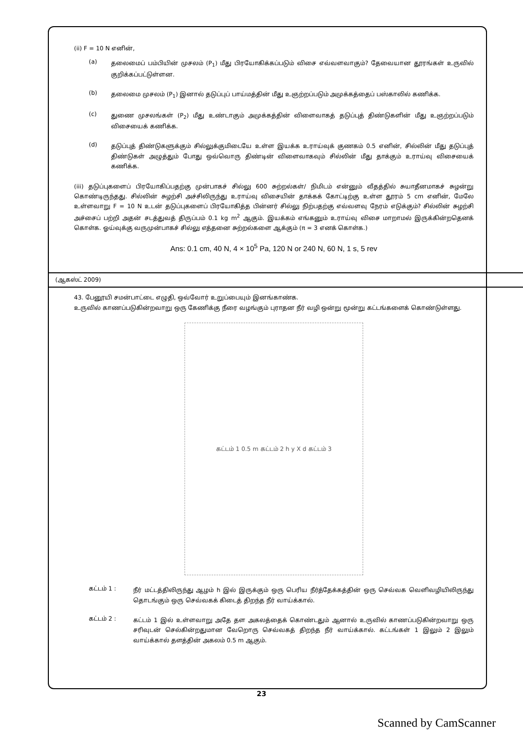(ii) F = 10 N எனின்,
(a)
தலைமைப் பம்பியின் முசலம் (P<sub>1</sub>) மீது பிரயோகிக்கப்படும் விசை எவ்வளவாகும்? தேவையான தூரங்கள் உருவில் குறிக்கப்பட்டுள்ளன.
(b)
தலைமை முசலம் (P<sub>1</sub>) இனால் தடுப்புப் பாய்மத்தின் மீது உஞற்றப்படும் அமுக்கத்தைப் பஸ்காலில் கணிக்க.
(c)
துணை முசலங்கள் (P<sub>2</sub>) மீது உண்டாகும் அமுக்கத்தின் விளைவாகத் தடுப்புத் திண்டுகளின் மீது உஞற்றப்படும் விசையைக் கணிக்க.
(d)
தடுப்புத் திண்டுகளுக்கும் சில்லுக்குமிடையே உள்ள இயக்க உராய்வுக் குணகம் 0.5 எனின், சில்லின் மீது தடுப்புத் திண்டுகள் அழுத்தும் போது ஒவ்வொரு திண்டின் விளைவாகவும் சில்லின் மீது தாக்கும் உராய்வு விசையைக் கணிக்க.
(iii) தடுப்புகளைப் பிரயோகிப்பதற்கு முன்பாகச் சில்லு 600 சுற்றல்கள்/ நிமிடம் என்னும் வீதத்தில் சுயாதீனமாகச் சுழன்று கொண்டிருந்தது. சில்லின் சுழற்சி அச்சிலிருந்து உராய்வு விசையின் தாக்கக் கோட்டிற்கு உள்ள தூரம் 5 cm எனின், மேலே உள்ளவாறு F = 10 N உடன் தடுப்புகளைப் பிரயோகித்த பின்னர் சில்லு நிற்பதற்கு எவ்வளவு நேரம் எடுக்கும்? சில்லின் சுழற்சி அச்சைப் பற்றி அதன் சடத்துவத் திருப்பம் 0.1 kg m<sup>2</sup> ஆகும். இயக்கம் எங்கனும் உராய்வு விசை மாறாமல் இருக்கின்றதெனக் கொள்க. ஓய்வுக்கு வருமுன்பாகச் சில்லு எத்தனை சுற்றல்களை ஆக்கும் (π = 3 எனக் கொள்க.)
Ans: 0.1 cm, 40 N, 4 × 10<sup>5</sup> Pa, 120 N or 240 N, 60 N, 1 s, 5 rev
(ஆகஸ்ட் 2009)
43. பேனூயி சமன்பாட்டை எழுதி, ஒவ்வோர் உறுப்பையும் இனங்காண்க.
உருவில் காணப்படுகின்றவாறு ஒரு கேணிக்கு நீரை வழங்கும் புராதன நீர் வழி ஒன்று மூன்று கட்டங்களைக் கொண்டுள்ளது.
கட்டம் 1 0.5 m கட்டம் 2 h y X d கட்டம் 3
கட்டம் 1 :
நீர் மட்டத்திலிருந்து ஆழம் h இல் இருக்கும் ஒரு பெரிய நீர்த்தேக்கத்தின் ஒரு செவ்வக வெளிவழியிலிருந்து தொடங்கும் ஒரு செவ்வகக் கிடைத் திறந்த நீர் வாய்க்கால்.
கட்டம் 2 :
கட்டம் 1 இல் உள்ளவாறு அதே தள அகலத்தைக் கொண்டதும் ஆனால் உருவில் காணப்படுகின்றவாறு ஒரு சரிவுடன் செல்கின்றதுமான வேறொரு செவ்வகத் திறந்த நீர் வாய்க்கால். கட்டங்கள் 1 இலும் 2 இலும் வாய்க்கால் தளத்தின் அகலம் 0.5 m ஆகும்.
23
Scanned by CamScanner